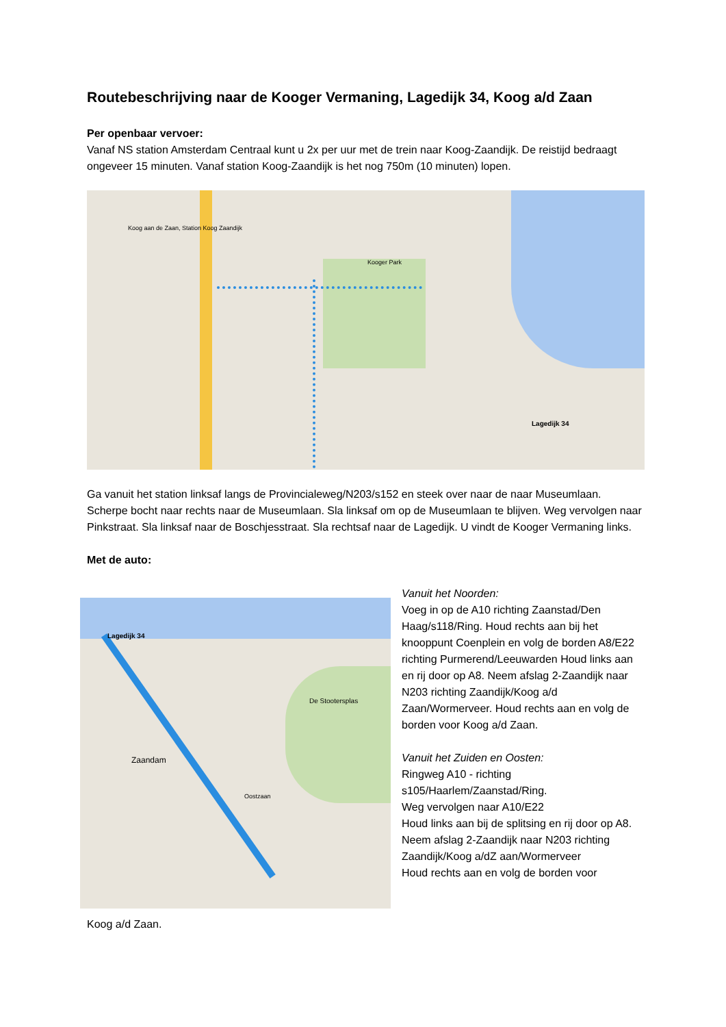Routebeschrijving naar de Kooger Vermaning, Lagedijk 34, Koog a/d Zaan
Per openbaar vervoer:
Vanaf NS station Amsterdam Centraal kunt u 2x per uur met de trein naar Koog-Zaandijk. De reistijd bedraagt ongeveer 15 minuten. Vanaf station Koog-Zaandijk is het nog 750m (10 minuten) lopen.
Koog aan de Zaan, Station Koog Zaandijk
Kooger Park
Lagedijk 34
Ga vanuit het station linksaf langs de Provincialeweg/N203/s152 en steek over naar de naar Museumlaan. Scherpe bocht naar rechts naar de Museumlaan. Sla linksaf om op de Museumlaan te blijven. Weg vervolgen naar Pinkstraat. Sla linksaf naar de Boschjesstraat. Sla rechtsaf naar de Lagedijk. U vindt de Kooger Vermaning links.
Met de auto:
Lagedijk 34
Zaandam
De Stootersplas
Oostzaan
Vanuit het Noorden:
Voeg in op de A10 richting Zaanstad/Den Haag/s118/Ring. Houd rechts aan bij het knooppunt Coenplein en volg de borden A8/E22 richting Purmerend/Leeuwarden Houd links aan en rij door op A8. Neem afslag 2-Zaandijk naar N203 richting Zaandijk/Koog a/d Zaan/Wormerveer. Houd rechts aan en volg de borden voor Koog a/d Zaan.
Vanuit het Zuiden en Oosten:
Ringweg A10 - richting s105/Haarlem/Zaanstad/Ring.
Weg vervolgen naar A10/E22
Houd links aan bij de splitsing en rij door op A8. Neem afslag 2-Zaandijk naar N203 richting Zaandijk/Koog a/dZ aan/Wormerveer
Houd rechts aan en volg de borden voor
Koog a/d Zaan.